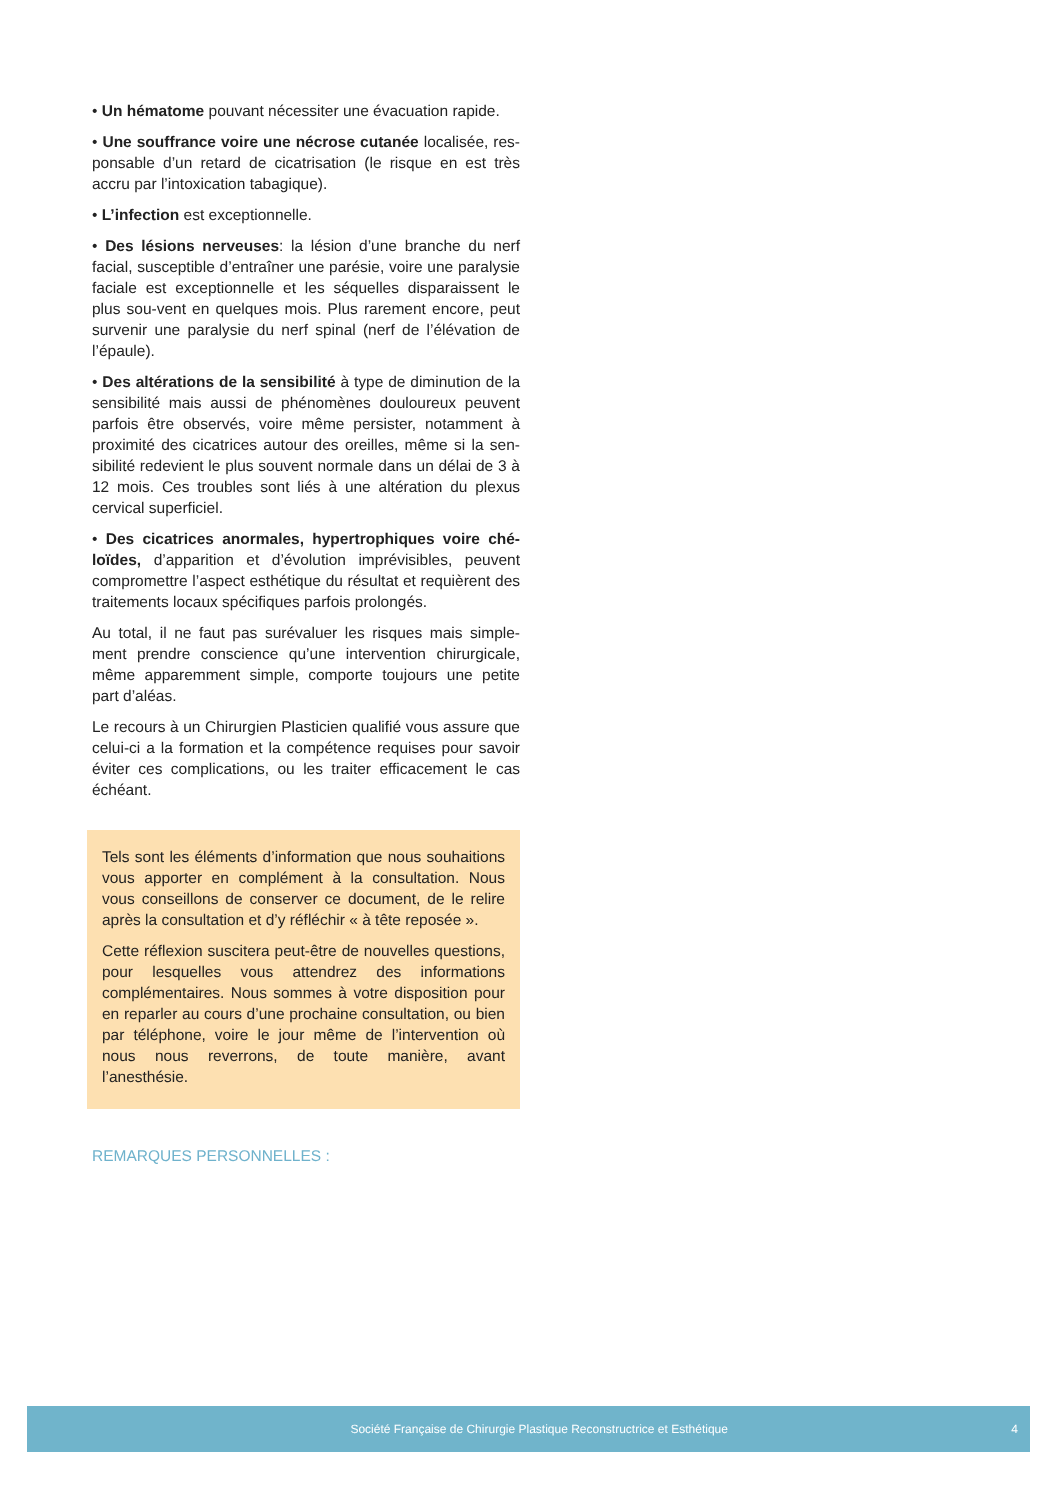• Un hématome pouvant nécessiter une évacuation rapide.
• Une souffrance voire une nécrose cutanée localisée, res- ponsable d’un retard de cicatrisation (le risque en est très accru par l’intoxication tabagique).
• L’infection est exceptionnelle.
• Des lésions nerveuses: la lésion d’une branche du nerf facial, susceptible d’entraîner une parésie, voire une paralysie faciale est exceptionnelle et les séquelles disparaissent le plus sou-vent en quelques mois. Plus rarement encore, peut survenir une paralysie du nerf spinal (nerf de l’élévation de l’épaule).
• Des altérations de la sensibilité à type de diminution de la sensibilité mais aussi de phénomènes douloureux peuvent parfois être observés, voire même persister, notamment à proximité des cicatrices autour des oreilles, même si la sen-sibilité redevient le plus souvent normale dans un délai de 3 à 12 mois. Ces troubles sont liés à une altération du plexus cervical superficiel.
• Des cicatrices anormales, hypertrophiques voire ché-loïdes, d’apparition et d’évolution imprévisibles, peuvent compromettre l’aspect esthétique du résultat et requièrent des traitements locaux spécifiques parfois prolongés.
Au total, il ne faut pas surévaluer les risques mais simple-ment prendre conscience qu’une intervention chirurgicale, même apparemment simple, comporte toujours une petite part d’aléas.
Le recours à un Chirurgien Plasticien qualifié vous assure que celui-ci a la formation et la compétence requises pour savoir éviter ces complications, ou les traiter efficacement le cas échéant.
Tels sont les éléments d’information que nous souhaitions vous apporter en complément à la consultation. Nous vous conseillons de conserver ce document, de le relire après la consultation et d’y réfléchir « à tête reposée ».
Cette réflexion suscitera peut-être de nouvelles questions, pour lesquelles vous attendrez des informations complémentaires. Nous sommes à votre disposition pour en reparler au cours d’une prochaine consultation, ou bien par téléphone, voire le jour même de l’intervention où nous nous reverrons, de toute manière, avant l’anesthésie.
REMARQUES PERSONNELLES :
Société Française de Chirurgie Plastique Reconstructrice et Esthétique 4